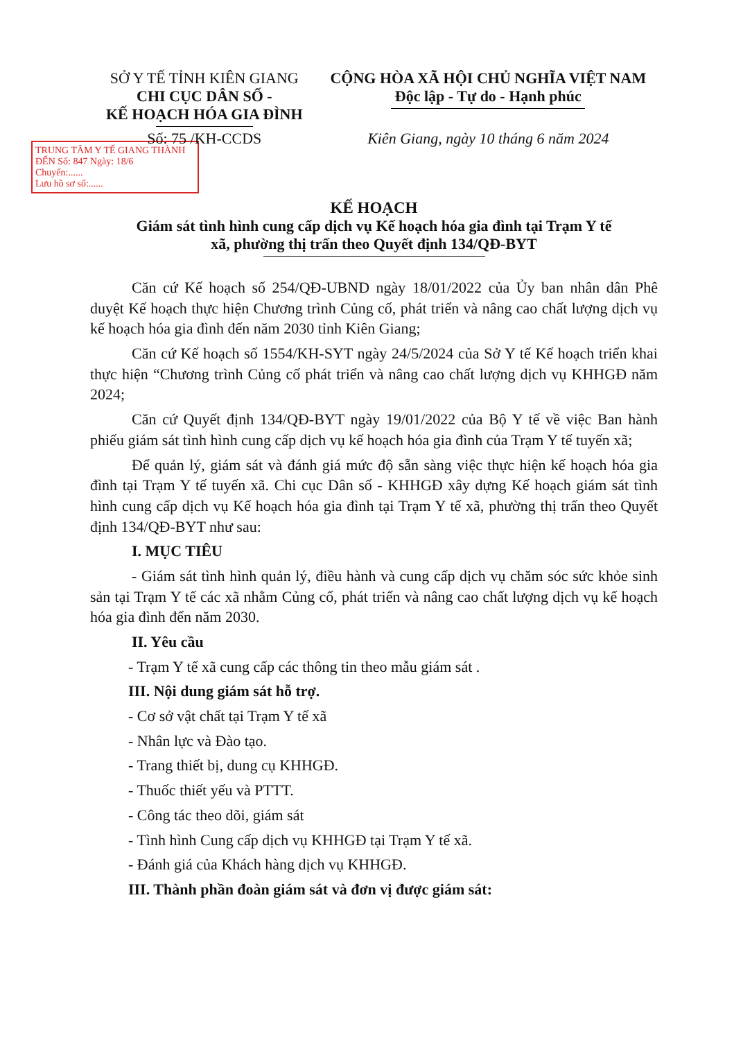SỞ Y TẾ TỈNH KIÊN GIANG
CHI CỤC DÂN SỐ -
KẾ HOẠCH HÓA GIA ĐÌNH
Số: 75 /KH-CCDS
CỘNG HÒA XÃ HỘI CHỦ NGHĨA VIỆT NAM
Độc lập - Tự do - Hạnh phúc
Kiên Giang, ngày 10 tháng 6 năm 2024
TRUNG TÂM Y TẾ GIANG THÀNH
ĐẾN Số: 847 Ngày: 18/6
Chuyển:......
Lưu hồ sơ số:......
KẾ HOẠCH
Giám sát tình hình cung cấp dịch vụ Kế hoạch hóa gia đình tại Trạm Y tế
xã, phường thị trấn theo Quyết định 134/QĐ-BYT
Căn cứ Kế hoạch số 254/QĐ-UBND ngày 18/01/2022 của Ủy ban nhân dân Phê duyệt Kế hoạch thực hiện Chương trình Củng cố, phát triển và nâng cao chất lượng dịch vụ kế hoạch hóa gia đình đến năm 2030 tỉnh Kiên Giang;
Căn cứ Kế hoạch số 1554/KH-SYT ngày 24/5/2024 của Sở Y tế Kế hoạch triển khai thực hiện “Chương trình Củng cố phát triển và nâng cao chất lượng dịch vụ KHHGĐ năm 2024;
Căn cứ Quyết định 134/QĐ-BYT ngày 19/01/2022 của Bộ Y tế về việc Ban hành phiếu giám sát tình hình cung cấp dịch vụ kế hoạch hóa gia đình của Trạm Y tế tuyến xã;
Để quản lý, giám sát và đánh giá mức độ sẵn sàng việc thực hiện kế hoạch hóa gia đình tại Trạm Y tế tuyến xã. Chi cục Dân số - KHHGĐ xây dựng Kế hoạch giám sát tình hình cung cấp dịch vụ Kế hoạch hóa gia đình tại Trạm Y tế xã, phường thị trấn theo Quyết định 134/QĐ-BYT như sau:
I. MỤC TIÊU
- Giám sát tình hình quản lý, điều hành và cung cấp dịch vụ chăm sóc sức khỏe sinh sản tại Trạm Y tế các xã nhằm Củng cố, phát triển và nâng cao chất lượng dịch vụ kế hoạch hóa gia đình đến năm 2030.
II. Yêu cầu
- Trạm Y tế xã cung cấp các thông tin theo mẫu giám sát .
III. Nội dung giám sát hỗ trợ.
- Cơ sở vật chất tại Trạm Y tế xã
- Nhân lực và Đào tạo.
- Trang thiết bị, dung cụ KHHGĐ.
- Thuốc thiết yếu và PTTT.
- Công tác theo dõi, giám sát
- Tình hình Cung cấp dịch vụ KHHGĐ tại Trạm Y tế xã.
- Đánh giá của Khách hàng dịch vụ KHHGĐ.
III. Thành phần đoàn giám sát và đơn vị được giám sát: